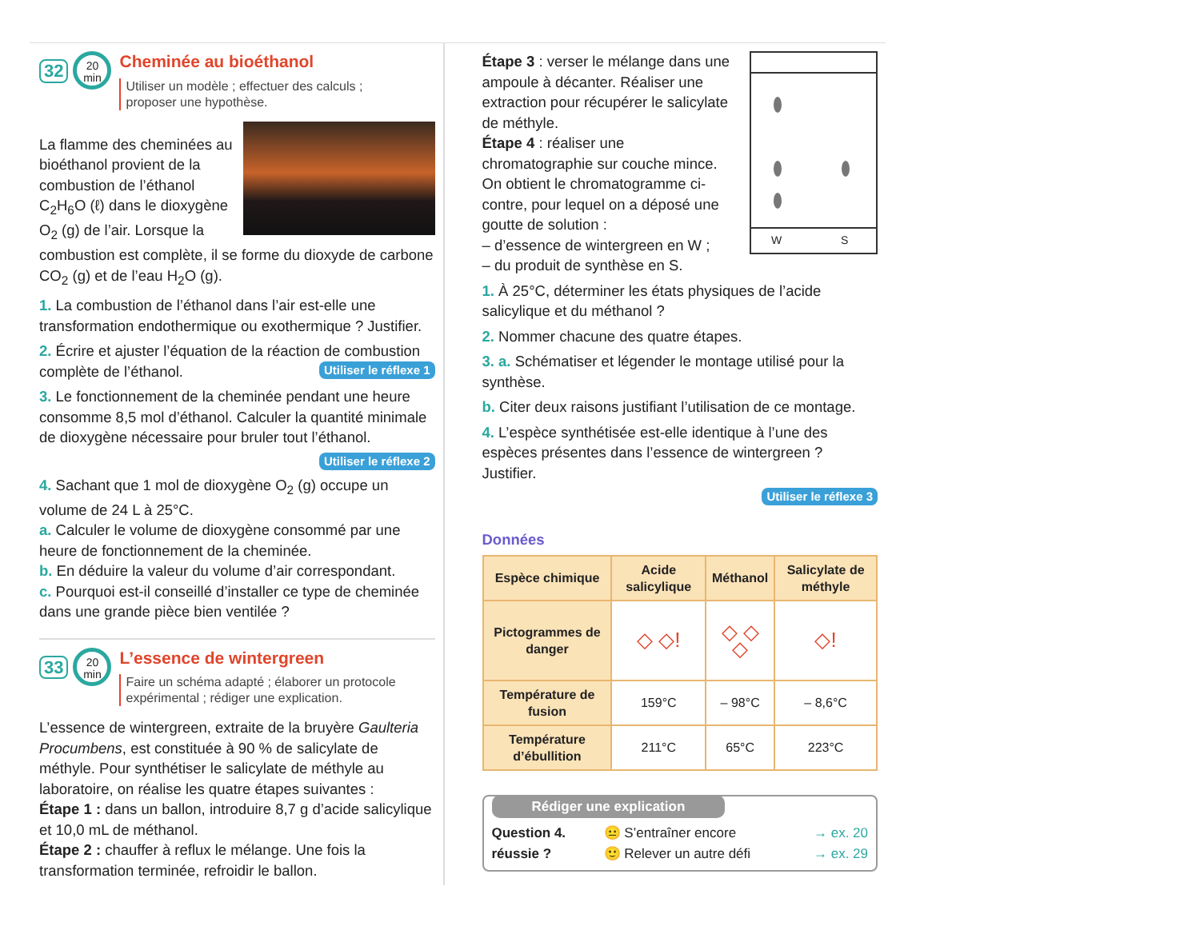32
20
min
Cheminée au bioéthanol
Utiliser un modèle ; effectuer des calculs ;
proposer une hypothèse.
La flamme des cheminées au bioéthanol provient de la combustion de l’éthanol C<sub>2</sub>H<sub>6</sub>O (ℓ) dans le dioxygène O<sub>2</sub> (g) de l’air. Lorsque la combustion est complète, il se forme du dioxyde de carbone CO<sub>2</sub> (g) et de l’eau H<sub>2</sub>O (g).
1. La combustion de l’éthanol dans l’air est-elle une transformation endothermique ou exothermique ? Justifier.
2. Écrire et ajuster l’équation de la réaction de combustion complète de l’éthanol. Utiliser le réflexe 1
3. Le fonctionnement de la cheminée pendant une heure consomme 8,5 mol d’éthanol. Calculer la quantité minimale de dioxygène nécessaire pour bruler tout l’éthanol.
Utiliser le réflexe 2
4. Sachant que 1 mol de dioxygène O<sub>2</sub> (g) occupe un volume de 24 L à 25°C.
a. Calculer le volume de dioxygène consommé par une heure de fonctionnement de la cheminée.
b. En déduire la valeur du volume d’air correspondant.
c. Pourquoi est-il conseillé d’installer ce type de cheminée dans une grande pièce bien ventilée ?
33
20
min
L’essence de wintergreen
Faire un schéma adapté ; élaborer un protocole
expérimental ; rédiger une explication.
L’essence de wintergreen, extraite de la bruyère Gaulteria Procumbens, est constituée à 90 % de salicylate de méthyle. Pour synthétiser le salicylate de méthyle au laboratoire, on réalise les quatre étapes suivantes :
Étape 1 : dans un ballon, introduire 8,7 g d’acide salicylique et 10,0 mL de méthanol.
Étape 2 : chauffer à reflux le mélange. Une fois la transformation terminée, refroidir le ballon.
W S
Étape 3 : verser le mélange dans une ampoule à décanter. Réaliser une extraction pour récupérer le salicylate de méthyle.
Étape 4 : réaliser une chromatographie sur couche mince.
On obtient le chromatogramme ci-contre, pour lequel on a déposé une goutte de solution :
– d’essence de wintergreen en W ;
– du produit de synthèse en S.
1. À 25°C, déterminer les états physiques de l’acide salicylique et du méthanol ?
2. Nommer chacune des quatre étapes.
3. a. Schématiser et légender le montage utilisé pour la synthèse.
b. Citer deux raisons justifiant l’utilisation de ce montage.
4. L’espèce synthétisée est-elle identique à l’une des espèces présentes dans l’essence de wintergreen ? Justifier.
Utiliser le réflexe 3
Données
| Espèce chimique | Acide salicylique | Méthanol | Salicylate de méthyle |
| --- | --- | --- | --- |
| Pictogrammes de danger | ◇ ◇! | ◇ ◇ ◇ | ◇! |
| Température de fusion | 159°C | – 98°C | – 8,6°C |
| Température d’ébullition | 211°C | 65°C | 223°C |
Rédiger une explication
Question 4. réussie ?
😐 S’entraîner encore → ex. 20
🙂 Relever un autre défi → ex. 29